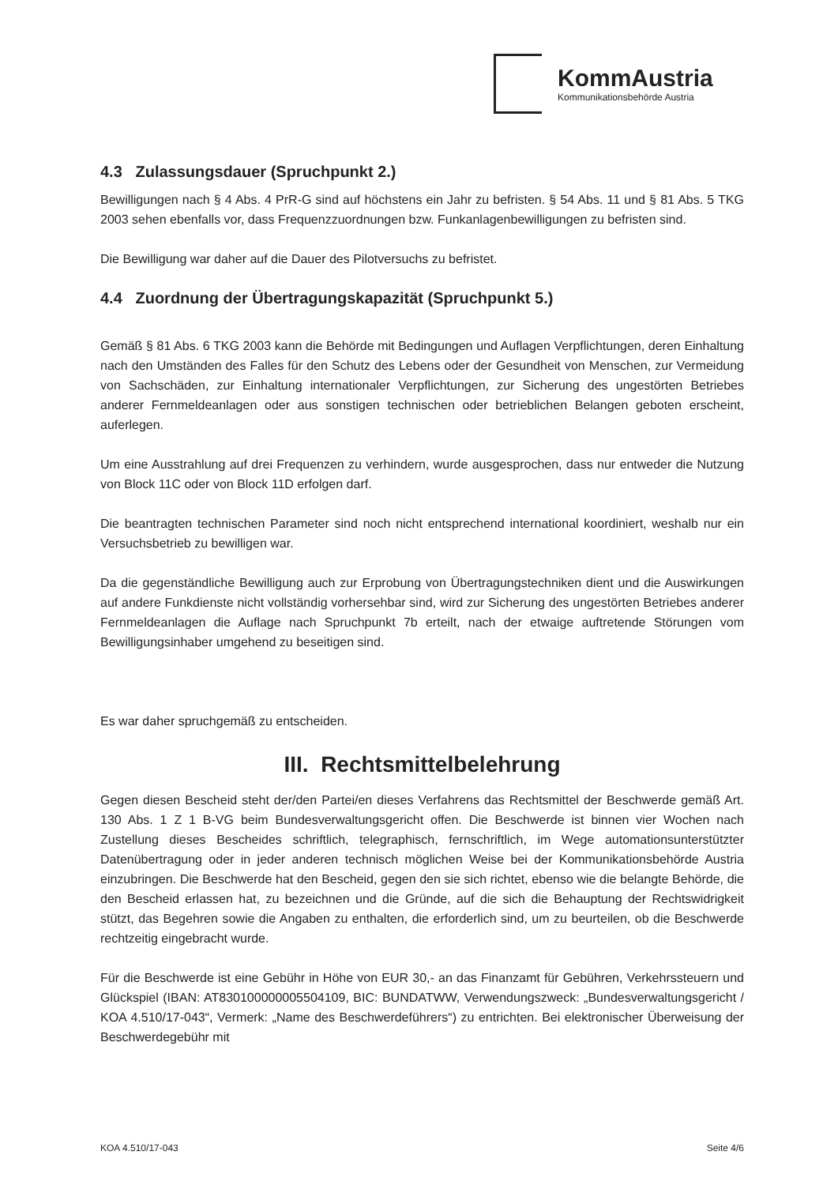KommAustria
Kommunikationsbehörde Austria
4.3 Zulassungsdauer (Spruchpunkt 2.)
Bewilligungen nach § 4 Abs. 4 PrR-G sind auf höchstens ein Jahr zu befristen. § 54 Abs. 11 und § 81 Abs. 5 TKG 2003 sehen ebenfalls vor, dass Frequenzzuordnungen bzw. Funkanlagenbewilligungen zu befristen sind.
Die Bewilligung war daher auf die Dauer des Pilotversuchs zu befristet.
4.4 Zuordnung der Übertragungskapazität (Spruchpunkt 5.)
Gemäß § 81 Abs. 6 TKG 2003 kann die Behörde mit Bedingungen und Auflagen Verpflichtungen, deren Einhaltung nach den Umständen des Falles für den Schutz des Lebens oder der Gesundheit von Menschen, zur Vermeidung von Sachschäden, zur Einhaltung internationaler Verpflichtungen, zur Sicherung des ungestörten Betriebes anderer Fernmeldeanlagen oder aus sonstigen technischen oder betrieblichen Belangen geboten erscheint, auferlegen.
Um eine Ausstrahlung auf drei Frequenzen zu verhindern, wurde ausgesprochen, dass nur entweder die Nutzung von Block 11C oder von Block 11D erfolgen darf.
Die beantragten technischen Parameter sind noch nicht entsprechend international koordiniert, weshalb nur ein Versuchsbetrieb zu bewilligen war.
Da die gegenständliche Bewilligung auch zur Erprobung von Übertragungstechniken dient und die Auswirkungen auf andere Funkdienste nicht vollständig vorhersehbar sind, wird zur Sicherung des ungestörten Betriebes anderer Fernmeldeanlagen die Auflage nach Spruchpunkt 7b erteilt, nach der etwaige auftretende Störungen vom Bewilligungsinhaber umgehend zu beseitigen sind.
Es war daher spruchgemäß zu entscheiden.
III. Rechtsmittelbelehrung
Gegen diesen Bescheid steht der/den Partei/en dieses Verfahrens das Rechtsmittel der Beschwerde gemäß Art. 130 Abs. 1 Z 1 B-VG beim Bundesverwaltungsgericht offen. Die Beschwerde ist binnen vier Wochen nach Zustellung dieses Bescheides schriftlich, telegraphisch, fernschriftlich, im Wege automationsunterstützter Datenübertragung oder in jeder anderen technisch möglichen Weise bei der Kommunikationsbehörde Austria einzubringen. Die Beschwerde hat den Bescheid, gegen den sie sich richtet, ebenso wie die belangte Behörde, die den Bescheid erlassen hat, zu bezeichnen und die Gründe, auf die sich die Behauptung der Rechtswidrigkeit stützt, das Begehren sowie die Angaben zu enthalten, die erforderlich sind, um zu beurteilen, ob die Beschwerde rechtzeitig eingebracht wurde.
Für die Beschwerde ist eine Gebühr in Höhe von EUR 30,- an das Finanzamt für Gebühren, Verkehrssteuern und Glückspiel (IBAN: AT830100000005504109, BIC: BUNDATWW, Verwendungszweck: „Bundesverwaltungsgericht / KOA 4.510/17-043“, Vermerk: „Name des Beschwerdeführers“) zu entrichten. Bei elektronischer Überweisung der Beschwerdegebühr mit
KOA 4.510/17-043 Seite 4/6